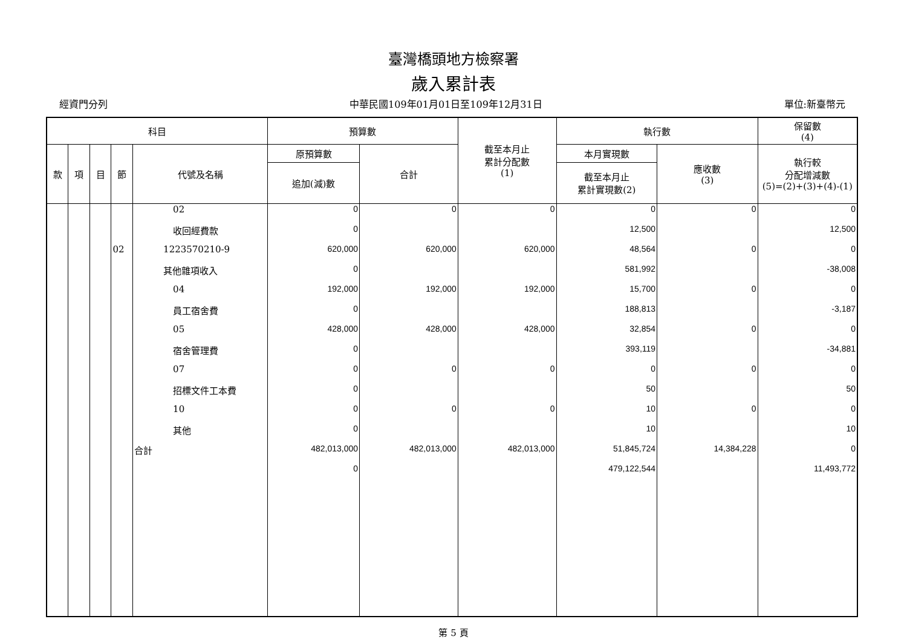臺灣橋頭地方檢察署
歲入累計表
經資門分列 中華民國109年01月01日至109年12月31日 單位:新臺幣元
| 科目 | | | | | 預算數 | | 截至本月止 累計分配數 (1) | 執行數 | | 保留數 (4) |
| --- | --- | --- | --- | --- | --- | --- | --- | --- | --- | --- |
| 款 | 項 | 目 | 節 | 代號及名稱 | 原預算數 | 合計 | | 本月實現數 | 應收數 (3) | 執行較 分配增減數 (5)=(2)+(3)+(4)-(1) |
| | | | | | 追加(減)數 | | | 截至本月止 累計實現數(2) | | |
| | | | | 02 | 0 | 0 | 0 | 0 | 0 | 0 |
| | | | | 收回經費款 | 0 | | | 12,500 | | 12,500 |
| | | | 02 | 1223570210-9 | 620,000 | 620,000 | 620,000 | 48,564 | 0 | 0 |
| | | | | 其他雜項收入 | 0 | | | 581,992 | | -38,008 |
| | | | | 04 | 192,000 | 192,000 | 192,000 | 15,700 | 0 | 0 |
| | | | | 員工宿舍費 | 0 | | | 188,813 | | -3,187 |
| | | | | 05 | 428,000 | 428,000 | 428,000 | 32,854 | 0 | 0 |
| | | | | 宿舍管理費 | 0 | | | 393,119 | | -34,881 |
| | | | | 07 | 0 | 0 | 0 | 0 | 0 | 0 |
| | | | | 招標文件工本費 | 0 | | | 50 | | 50 |
| | | | | 10 | 0 | 0 | 0 | 10 | 0 | 0 |
| | | | | 其他 | 0 | | | 10 | | 10 |
| | | | | 合計 | 482,013,000 | 482,013,000 | 482,013,000 | 51,845,724 | 14,384,228 | 0 |
| | | | | | 0 | | | 479,122,544 | | 11,493,772 |
第 5 頁